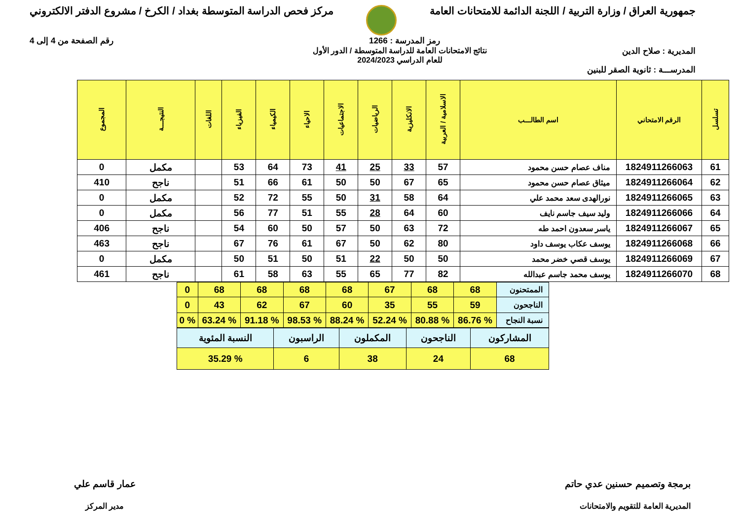جمهورية العراق / وزارة التربية / اللجنة الدائمة للامتحانات العامة
مركز فحص الدراسة المتوسطة بغداد / الكرخ / مشروع الدفتر الالكتروني
رمز المدرسة : 1266 رقم الصفحة من 4 إلى 4
المديرية : صلاح الدين نتائج الامتحانات العامة للدراسة المتوسطة / الدور الأول
للعام الدراسي 2024/2023
المدرســـة : ثانوية الصقر للبنين
| تسلسل | الرقم الامتحاني | اسم الطالـــب | الاسلامية / العربية | الانكليزية | الرياضيات | الاجتماعيات | الاحياء | الكيمياء | الفيزياء | اللغات | النتيجـــة | المجموع |
| --- | --- | --- | --- | --- | --- | --- | --- | --- | --- | --- | --- | --- |
| 61 | 1824911266063 | مناف عصام حسن محمود | 57 | 33 | 25 | 41 | 73 | 64 | 53 | | مكمل | 0 |
| 62 | 1824911266064 | ميثاق عصام حسن محمود | 65 | 67 | 50 | 50 | 61 | 66 | 51 | | ناجح | 410 |
| 63 | 1824911266065 | نورالهدى سعد محمد علي | 64 | 58 | 31 | 50 | 55 | 72 | 52 | | مكمل | 0 |
| 64 | 1824911266066 | وليد سيف جاسم نايف | 60 | 64 | 28 | 55 | 51 | 77 | 56 | | مكمل | 0 |
| 65 | 1824911266067 | ياسر سعدون احمد طه | 72 | 63 | 50 | 57 | 50 | 60 | 54 | | ناجح | 406 |
| 66 | 1824911266068 | يوسف عكاب يوسف داود | 80 | 62 | 50 | 67 | 61 | 76 | 67 | | ناجح | 463 |
| 67 | 1824911266069 | يوسف قصي خضر محمد | 50 | 50 | 22 | 51 | 50 | 51 | 50 | | مكمل | 0 |
| 68 | 1824911266070 | يوسف محمد جاسم عبدالله | 82 | 77 | 65 | 55 | 63 | 58 | 61 | | ناجح | 461 |
| الممتحنون | 68 | 68 | 67 | 68 | 68 | 68 | 68 | 0 |
| الناجحون | 59 | 55 | 35 | 60 | 67 | 62 | 43 | 0 |
| نسبة النجاح | % 86.76 | % 80.88 | % 52.24 | % 88.24 | % 98.53 | % 91.18 | % 63.24 | % 0 |
| المشاركون | الناجحون | المكملون | الراسبون | النسبة المئوية |
| 68 | 24 | 38 | 6 | % 35.29 |
برمجة وتصميم حسنين عدي حاتم
المديرية العامة للتقويم والامتحانات
عمار قاسم علي
مدير المركز